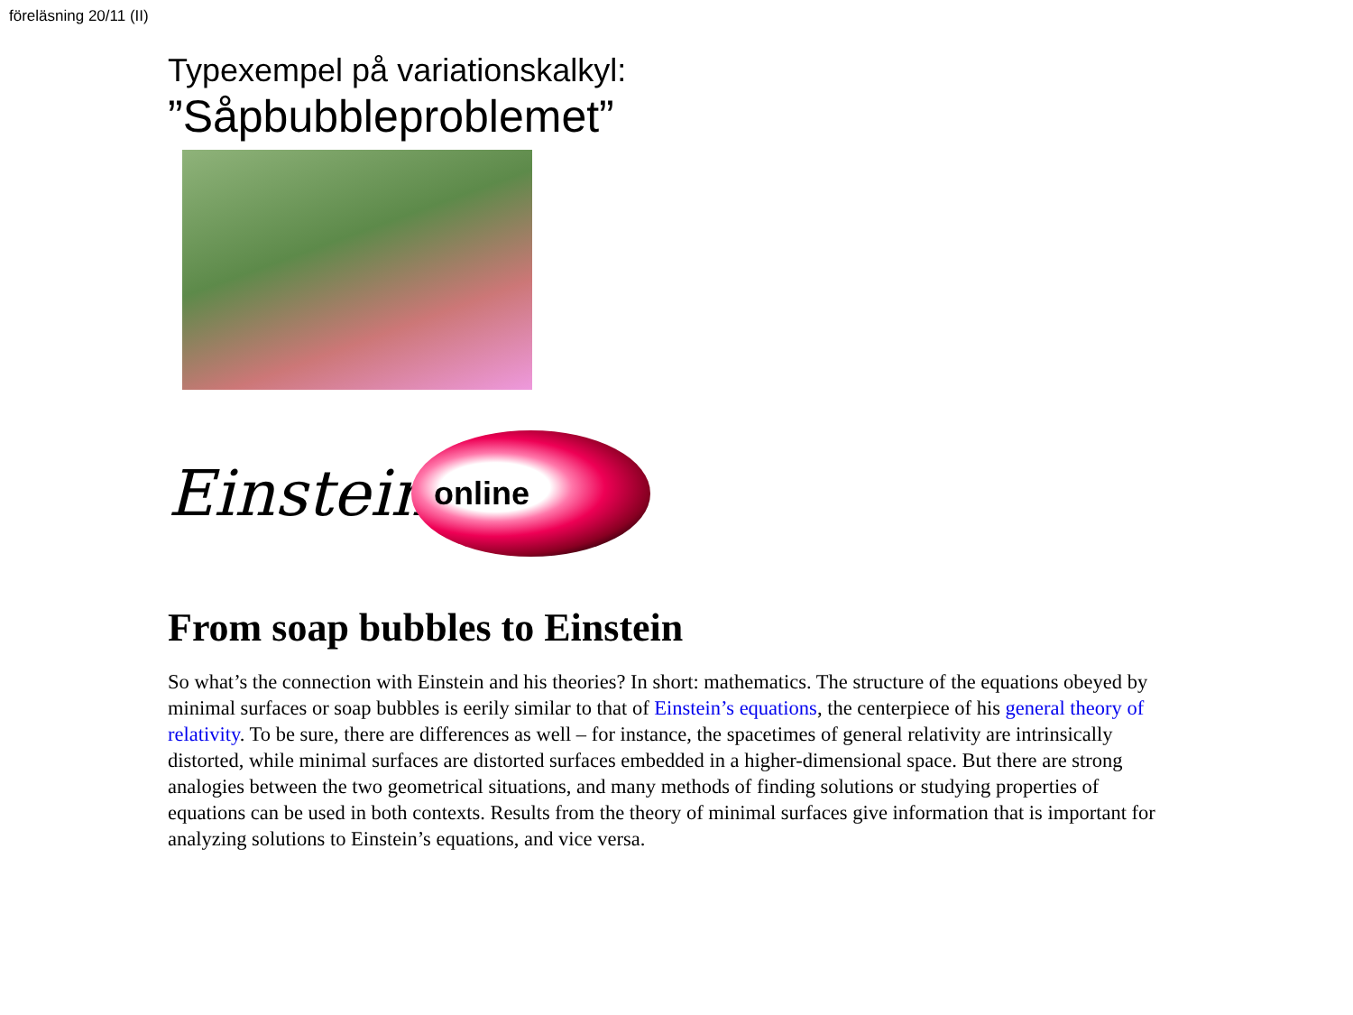föreläsning 20/11 (II)
Typexempel på variationskalkyl:
”Såpbubbleproblemet”
Einstein
online
From soap bubbles to Einstein
So what’s the connection with Einstein and his theories? In short: mathematics. The structure of the equations obeyed by minimal surfaces or soap bubbles is eerily similar to that of Einstein’s equations, the centerpiece of his general theory of relativity. To be sure, there are differences as well – for instance, the spacetimes of general relativity are intrinsically distorted, while minimal surfaces are distorted surfaces embedded in a higher-dimensional space. But there are strong analogies between the two geometrical situations, and many methods of finding solutions or studying properties of equations can be used in both contexts. Results from the theory of minimal surfaces give information that is important for analyzing solutions to Einstein’s equations, and vice versa.